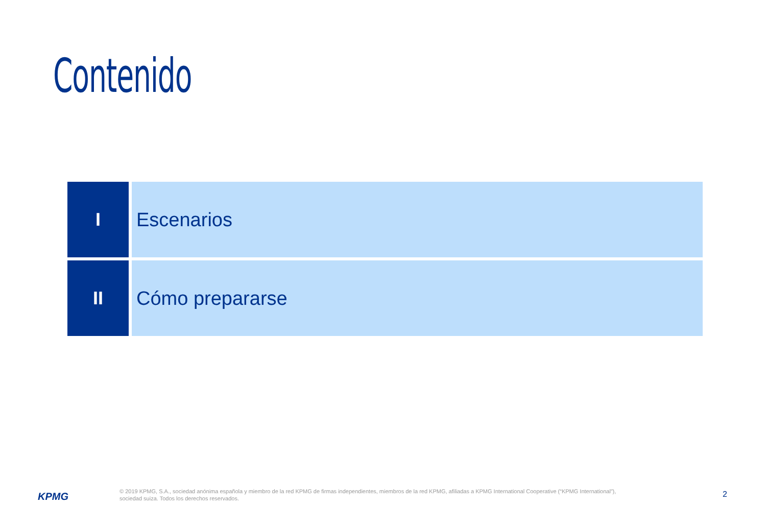Contenido
I Escenarios
II Cómo prepararse
KPMG
© 2019 KPMG, S.A., sociedad anónima española y miembro de la red KPMG de firmas independientes, miembros de la red KPMG, afiliadas a KPMG International Cooperative (“KPMG International”),
sociedad suiza. Todos los derechos reservados.
2